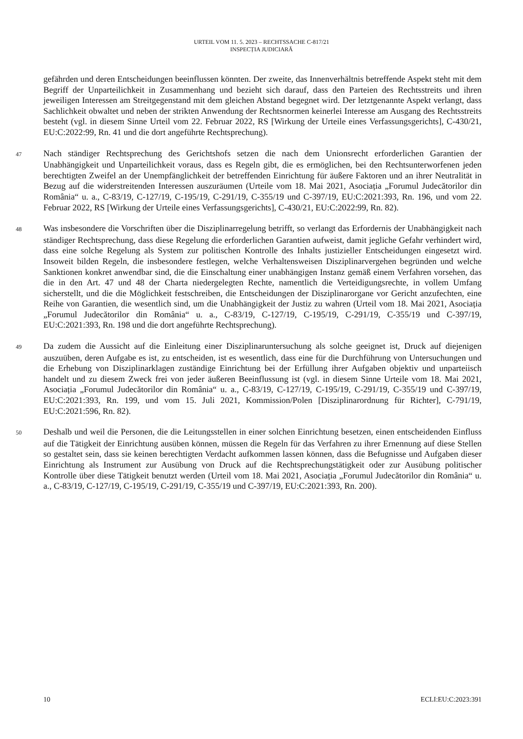URTEIL VOM 11. 5. 2023 – RECHTSSACHE C-817/21
INSPECȚIA JUDICIARĂ
gefährden und deren Entscheidungen beeinflussen könnten. Der zweite, das Innenverhältnis betreffende Aspekt steht mit dem Begriff der Unparteilichkeit in Zusammenhang und bezieht sich darauf, dass den Parteien des Rechtsstreits und ihren jeweiligen Interessen am Streitgegenstand mit dem gleichen Abstand begegnet wird. Der letztgenannte Aspekt verlangt, dass Sachlichkeit obwaltet und neben der strikten Anwendung der Rechtsnormen keinerlei Interesse am Ausgang des Rechtsstreits besteht (vgl. in diesem Sinne Urteil vom 22. Februar 2022, RS [Wirkung der Urteile eines Verfassungsgerichts], C-430/21, EU:C:2022:99, Rn. 41 und die dort angeführte Rechtsprechung).
47 Nach ständiger Rechtsprechung des Gerichtshofs setzen die nach dem Unionsrecht erforderlichen Garantien der Unabhängigkeit und Unparteilichkeit voraus, dass es Regeln gibt, die es ermöglichen, bei den Rechtsunterworfenen jeden berechtigten Zweifel an der Unempfänglichkeit der betreffenden Einrichtung für äußere Faktoren und an ihrer Neutralität in Bezug auf die widerstreitenden Interessen auszuräumen (Urteile vom 18. Mai 2021, Asociația „Forumul Judecătorilor din România“ u. a., C-83/19, C-127/19, C-195/19, C-291/19, C-355/19 und C-397/19, EU:C:2021:393, Rn. 196, und vom 22. Februar 2022, RS [Wirkung der Urteile eines Verfassungsgerichts], C-430/21, EU:C:2022:99, Rn. 82).
48 Was insbesondere die Vorschriften über die Disziplinarregelung betrifft, so verlangt das Erfordernis der Unabhängigkeit nach ständiger Rechtsprechung, dass diese Regelung die erforderlichen Garantien aufweist, damit jegliche Gefahr verhindert wird, dass eine solche Regelung als System zur politischen Kontrolle des Inhalts justizieller Entscheidungen eingesetzt wird. Insoweit bilden Regeln, die insbesondere festlegen, welche Verhaltensweisen Disziplinarvergehen begründen und welche Sanktionen konkret anwendbar sind, die die Einschaltung einer unabhängigen Instanz gemäß einem Verfahren vorsehen, das die in den Art. 47 und 48 der Charta niedergelegten Rechte, namentlich die Verteidigungsrechte, in vollem Umfang sicherstellt, und die die Möglichkeit festschreiben, die Entscheidungen der Disziplinarorgane vor Gericht anzufechten, eine Reihe von Garantien, die wesentlich sind, um die Unabhängigkeit der Justiz zu wahren (Urteil vom 18. Mai 2021, Asociația „Forumul Judecătorilor din România“ u. a., C-83/19, C-127/19, C-195/19, C-291/19, C-355/19 und C-397/19, EU:C:2021:393, Rn. 198 und die dort angeführte Rechtsprechung).
49 Da zudem die Aussicht auf die Einleitung einer Disziplinaruntersuchung als solche geeignet ist, Druck auf diejenigen auszuüben, deren Aufgabe es ist, zu entscheiden, ist es wesentlich, dass eine für die Durchführung von Untersuchungen und die Erhebung von Disziplinarklagen zuständige Einrichtung bei der Erfüllung ihrer Aufgaben objektiv und unparteiisch handelt und zu diesem Zweck frei von jeder äußeren Beeinflussung ist (vgl. in diesem Sinne Urteile vom 18. Mai 2021, Asociația „Forumul Judecătorilor din România“ u. a., C-83/19, C-127/19, C-195/19, C-291/19, C-355/19 und C-397/19, EU:C:2021:393, Rn. 199, und vom 15. Juli 2021, Kommission/Polen [Disziplinarordnung für Richter], C-791/19, EU:C:2021:596, Rn. 82).
50 Deshalb und weil die Personen, die die Leitungsstellen in einer solchen Einrichtung besetzen, einen entscheidenden Einfluss auf die Tätigkeit der Einrichtung ausüben können, müssen die Regeln für das Verfahren zu ihrer Ernennung auf diese Stellen so gestaltet sein, dass sie keinen berechtigten Verdacht aufkommen lassen können, dass die Befugnisse und Aufgaben dieser Einrichtung als Instrument zur Ausübung von Druck auf die Rechtsprechungstätigkeit oder zur Ausübung politischer Kontrolle über diese Tätigkeit benutzt werden (Urteil vom 18. Mai 2021, Asociația „Forumul Judecătorilor din România“ u. a., C-83/19, C-127/19, C-195/19, C-291/19, C-355/19 und C-397/19, EU:C:2021:393, Rn. 200).
10 ECLI:EU:C:2023:391